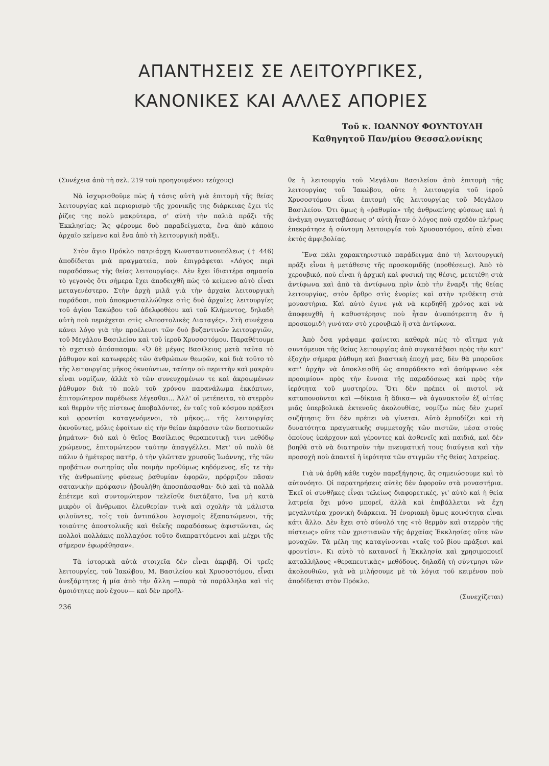ΑΠΑΝΤΗΣΕΙΣ ΣΕ ΛΕΙΤΟΥΡΓΙΚΕΣ,
ΚΑΝΟΝΙΚΕΣ ΚΑΙ ΑΛΛΕΣ ΑΠΟΡΙΕΣ
Τοῦ κ. ΙΩΑΝΝΟΥ ΦΟΥΝΤΟΥΛΗ
Καθηγητοῦ Παν/μίου Θεσσαλονίκης
(Συνέχεια ἀπὸ τὴ σελ. 219 τοῦ προηγουμένου τεύχους)
Νὰ ἰσχυρισθοῦμε πὼς ἡ τάσις αὐτὴ γιὰ ἐπιτομὴ τῆς θείας λειτουργίας καὶ περιορισμὸ τῆς χρονικῆς της διάρκειας ἔχει τὶς ῥίζες της πολὺ μακρύτερα, σ' αὐτὴ τὴν παλιὰ πρᾶξι τῆς Ἐκκλησίας; Ἂς φέρουμε δυὸ παραδείγματα, ἕνα ἀπὸ κάποιο ἀρχαῖο κείμενο καὶ ἕνα ἀπὸ τὴ λειτουργικὴ πρᾶξι.
Στὸν ἅγιο Πρόκλο πατριάρχη Κωνσταντινουπόλεως († 446) ἀποδίδεται μιὰ πραγματεία, ποὺ ἐπιγράφεται «Λόγος περὶ παραδόσεως τῆς θείας λειτουργίας». Δὲν ἔχει ἰδιαιτέρα σημασία τὸ γεγονὸς ὅτι σήμερα ἔχει ἀποδειχθῆ πὼς τὸ κείμενο αὐτὸ εἶναι μεταγενέστερο. Στὴν ἀρχὴ μιλᾶ γιὰ τὴν ἀρχαία λειτουργικὴ παράδοσι, ποὺ ἀποκρυσταλλώθηκε στὶς δυὸ ἀρχαῖες λειτουργίες τοῦ ἁγίου Ἰακώβου τοῦ ἀδελφοθέου καὶ τοῦ Κλήμεντος, δηλαδὴ αὐτὴ ποὺ περιέχεται στὶς «Ἀποστολικὲς Διαταγές». Στὴ συνέχεια κάνει λόγο γιὰ τὴν προέλευσι τῶν δυὸ βυζαντινῶν λειτουργιῶν, τοῦ Μεγάλου Βασιλείου καὶ τοῦ ἱεροῦ Χρυσοστόμου. Παραθέτουμε τὸ σχετικὸ ἀπόσπασμα: «Ὁ δὲ μέγας Βασίλειος μετὰ ταῦτα τὸ ῥάθυμον καὶ κατωφερὲς τῶν ἀνθρώπων θεωρῶν, καὶ διὰ τοῦτο τὸ τῆς λειτουργίας μῆκος ὀκνούντων, ταύτην οὐ περιττὴν καὶ μακρὰν εἶναι νομίζων, ἀλλὰ τὸ τῶν συνευχομένων τε καὶ ἀκροωμένων ῥάθυμον διὰ τὸ πολὺ τοῦ χρόνου παρανάλωμα ἐκκόπτων, ἐπιτομώτερον παρέδωκε λέγεσθαι... Ἀλλ' οἱ μετέπειτα, τὸ στερρὸν καὶ θερμὸν τῆς πίστεως ἀποβαλόντες, ἐν ταῖς τοῦ κόσμου πράξεσι καὶ φροντίσι καταγενόμενοι, τὸ μῆκος... τῆς λειτουργίας ὀκνοῦντες, μόλις ἐφοίτων εἰς τὴν θείαν ἀκρόασιν τῶν δεσποτικῶν ῥημάτων· διὸ καὶ ὁ θεῖος Βασίλειος θεραπευτικῇ τινι μεθόδῳ χρώμενος, ἐπιτομώτερον ταύτην ἀπαγγέλλει. Μετ' οὐ πολὺ δὲ πάλιν ὁ ἡμέτερος πατήρ, ὁ τὴν γλῶτταν χρυσοῦς Ἰωάννης, τῆς τῶν προβάτων σωτηρίας οἷα ποιμὴν προθύμως κηδόμενος, εἴς τε τὴν τῆς ἀνθρωπίνης φύσεως ῥαθυμίαν ἐφορῶν, πρόρριζον πᾶσαν σατανικὴν πρόφασιν ἠβουλήθη ἀποσπάσασθαι· διὸ καὶ τὰ πολλὰ ἐπέτεμε καὶ συντομώτερον τελεῖσθε διετάξατο, ἵνα μὴ κατὰ μικρὸν οἱ ἄνθρωποι ἐλευθερίαν τινὰ καὶ σχολὴν τὰ μάλιστα φιλοῦντες, τοῖς τοῦ ἀντιπάλου λογισμοῖς ἐξαπατώμενοι, τῆς τοιαύτης ἀποστολικῆς καὶ θεϊκῆς παραδόσεως ἀφιστῶνται, ὡς πολλοὶ πολλάκις πολλαχόσε τοῦτο διαπραττόμενοι καὶ μέχρι τῆς σήμερον ἐφωράθησαν».
Τὰ ἱστορικὰ αὐτὰ στοιχεῖα δὲν εἶναι ἀκριβῆ. Οἱ τρεῖς λειτουργίες, τοῦ Ἰακώβου, Μ. Βασιλείου καὶ Χρυσοστόμου, εἶναι ἀνεξάρτητες ἡ μία ἀπὸ τὴν ἄλλη —παρὰ τὰ παράλληλα καὶ τὶς ὁμοιότητες ποὺ ἔχουν— καὶ δὲν προῆλ-
236
θε ἡ λειτουργία τοῦ Μεγάλου Βασιλείου ἀπὸ ἐπιτομὴ τῆς λειτουργίας τοῦ Ἰακώβου, οὔτε ἡ λειτουργία τοῦ ἱεροῦ Χρυσοστόμου εἶναι ἐπιτομὴ τῆς λειτουργίας τοῦ Μεγάλου Βασιλείου. Ὅτι ὅμως ἡ «ῥαθυμία» τῆς ἀνθρωπίνης φύσεως καὶ ἡ ἀνάγκη συγκαταβάσεως σ' αὐτὴ ἦταν ὁ λόγος ποὺ σχεδὸν πλήρως ἐπεκράτησε ἡ σύντομη λειτουργία τοῦ Χρυσοστόμου, αὐτὸ εἶναι ἐκτὸς ἀμφιβολίας.
Ἕνα πάλι χαρακτηριστικὸ παράδειγμα ἀπὸ τὴ λειτουργικὴ πρᾶξι εἶναι ἡ μετάθεσις τῆς προσκομιδῆς (προθέσεως). Ἀπὸ τὸ χερουβικό, ποὺ εἶναι ἡ ἀρχικὴ καὶ φυσική της θέσις, μετετέθη στὰ ἀντίφωνα καὶ ἀπὸ τὰ ἀντίφωνα πρὶν ἀπὸ τὴν ἔναρξι τῆς θείας λειτουργίας, στὸν ὄρθρο στὶς ἐνορίες καὶ στὴν τριθέκτη στὰ μοναστήρια. Καὶ αὐτὸ ἔγινε γιὰ νὰ κερδηθῆ χρόνος καὶ νὰ ἀποφευχθῆ ἡ καθυστέρησις ποὺ ἦταν ἀναπότρεπτη ἂν ἡ προσκομιδὴ γινόταν στὸ χερουβικὸ ἢ στὰ ἀντίφωνα.
Ἀπὸ ὅσα γράψαμε φαίνεται καθαρὰ πὼς τὸ αἴτημα γιὰ συντόμευσι τῆς θείας λειτουργίας ἀπὸ συγκατάβασι πρὸς τὴν κατ' ἐξοχὴν σήμερα ῥάθυμη καὶ βιαστικὴ ἐποχή μας, δὲν θὰ μποροῦσε κατ' ἀρχὴν νὰ ἀποκλεισθῆ ὡς απαράδεκτο καὶ ἀσύμφωνο «ἐκ προοιμίου» πρὸς τὴν ἔννοια τῆς παραδόσεως καὶ πρὸς τὴν ἱερότητα τοῦ μυστηρίου. Ὅτι δὲν πρέπει οἱ πιστοὶ νὰ καταπονοῦνται καὶ —δίκαια ἢ ἄδικα— νὰ ἀγανακτοῦν ἐξ αἰτίας μιᾶς ὑπερβολικὰ ἐκτενοῦς ἀκολουθίας, νομίζω πὼς δὲν χωρεῖ συζήτησις ὅτι δὲν πρέπει νὰ γίνεται. Αὐτὸ ἐμποδίζει καὶ τὴ δυνατότητα πραγματικῆς συμμετοχῆς τῶν πιστῶν, μέσα στοὺς ὁποίους ὑπάρχουν καὶ γέροντες καὶ ἀσθενεῖς καὶ παιδιά, καὶ δὲν βοηθᾶ στὸ νὰ διατηροῦν τὴν πνευματική τους διαύγεια καὶ τὴν προσοχὴ ποὺ ἀπαιτεῖ ἡ ἱερότητα τῶν στιγμῶν τῆς θείας λατρείας.
Γιὰ νὰ ἀρθῆ κάθε τυχὸν παρεξήγησις, ἂς σημειώσουμε καὶ τὸ αὐτονόητο. Οἱ παρατηρήσεις αὐτὲς δὲν ἀφοροῦν στὰ μοναστήρια. Ἐκεῖ οἱ συνθῆκες εἶναι τελείως διαφορετικές, γι' αὐτὸ καὶ ἡ θεία λατρεία ὄχι μόνο μπορεῖ, ἀλλὰ καὶ ἐπιβάλλεται νὰ ἔχη μεγαλυτέρα χρονικὴ διάρκεια. Ἡ ἐνοριακὴ ὅμως κοινότητα εἶναι κάτι ἄλλο. Δὲν ἔχει στὸ σύνολό της «τὸ θερμὸν καὶ στερρὸν τῆς πίστεως» οὔτε τῶν χριστιανῶν τῆς ἀρχαίας Ἐκκλησίας οὔτε τῶν μοναχῶν. Τὰ μέλη της καταγίνονται «ταῖς τοῦ βίου πράξεσι καὶ φροντίσι». Κι αὐτὸ τὸ κατανοεῖ ἡ Ἐκκλησία καὶ χρησιμοποιεῖ καταλλήλους «θεραπευτικὰς» μεθόδους, δηλαδὴ τὴ σύντμησι τῶν ἀκολουθιῶν, γιὰ νὰ μιλήσουμε μὲ τὰ λόγια τοῦ κειμένου ποὺ ἀποδίδεται στὸν Πρόκλο.
(Συνεχίζεται)